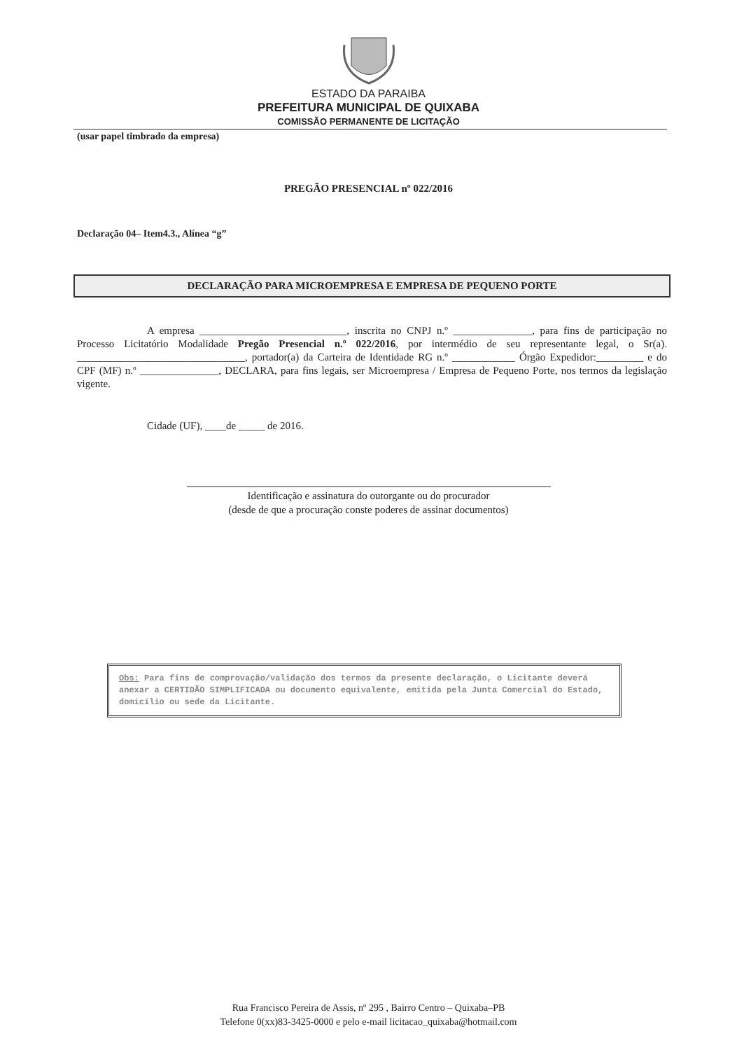ESTADO DA PARAIBA
PREFEITURA MUNICIPAL DE QUIXABA
COMISSÃO PERMANENTE DE LICITAÇÃO
(usar papel timbrado da empresa)
PREGÃO PRESENCIAL nº 022/2016
Declaração 04– Item4.3., Alínea “g”
DECLARAÇÃO PARA MICROEMPRESA E EMPRESA DE PEQUENO PORTE
A empresa ____________________________, inscrita no CNPJ n.º _______________, para fins de participação no Processo Licitatório Modalidade Pregão Presencial n.º 022/2016, por intermédio de seu representante legal, o Sr(a). ________________________________, portador(a) da Carteira de Identidade RG n.º ____________ Órgão Expedidor:_________ e do CPF (MF) n.º _______________, DECLARA, para fins legais, ser Microempresa / Empresa de Pequeno Porte, nos termos da legislação vigente.
Cidade (UF), ____de _____ de 2016.
Identificação e assinatura do outorgante ou do procurador
(desde de que a procuração conste poderes de assinar documentos)
Obs: Para fins de comprovação/validação dos termos da presente declaração, o Licitante deverá anexar a CERTIDÃO SIMPLIFICADA ou documento equivalente, emitida pela Junta Comercial do Estado, domicílio ou sede da Licitante.
Rua Francisco Pereira de Assis, nº 295 , Bairro Centro – Quixaba–PB
Telefone 0(xx)83-3425-0000 e pelo e-mail licitacao_quixaba@hotmail.com